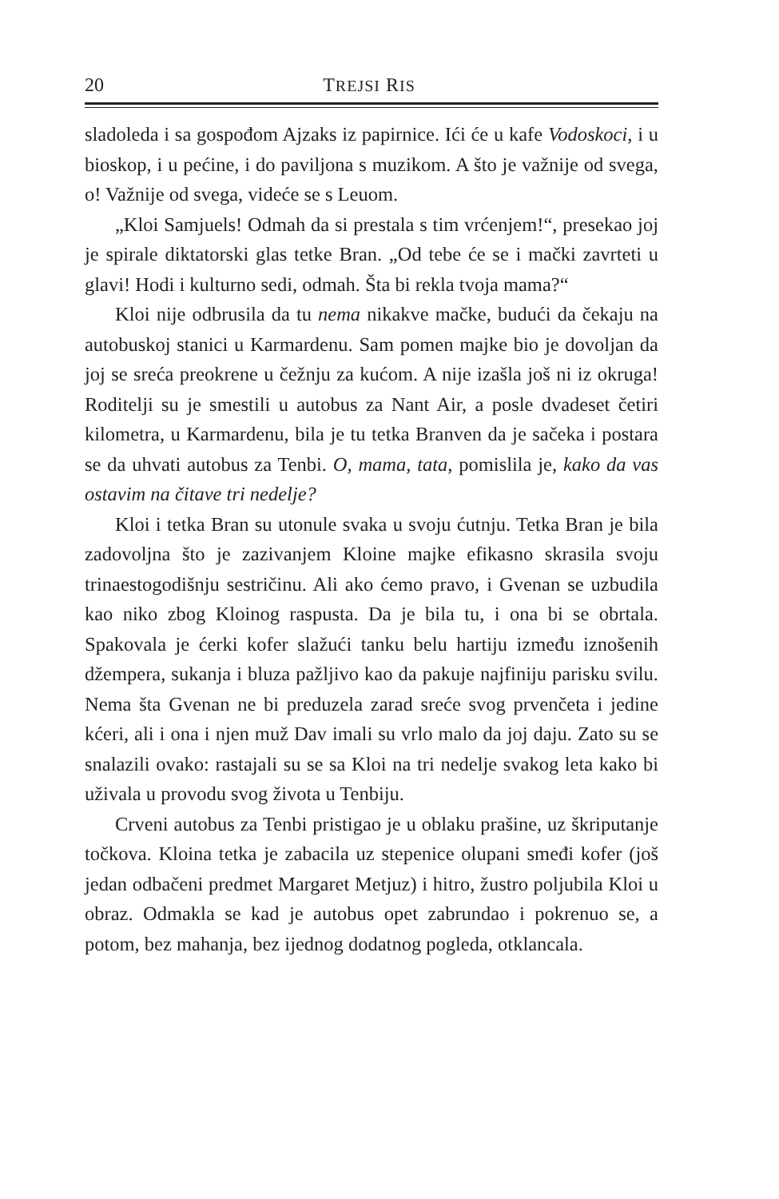20 TREJSI RIS
sladoleda i sa gospođom Ajzaks iz papirnice. Ići će u kafe Vodo­skoci, i u bioskop, i u pećine, i do paviljona s muzikom. A što je važnije od svega, o! Važnije od svega, videće se s Leuom.
„Kloi Samjuels! Odmah da si prestala s tim vrćenjem!“, pre­sekao joj je spirale diktatorski glas tetke Bran. „Od tebe će se i mački zavrteti u glavi! Hodi i kulturno sedi, odmah. Šta bi rekla tvoja mama?“
Kloi nije odbrusila da tu nema nikakve mačke, budući da čekaju na autobuskoj stanici u Karmardenu. Sam pomen majke bio je dovoljan da joj se sreća preokrene u čežnju za kućom. A nije izašla još ni iz okruga! Roditelji su je smestili u autobus za Nant Air, a posle dvadeset četiri kilometra, u Karmardenu, bila je tu tetka Branven da je sačeka i postara se da uhvati autobus za Tenbi. O, mama, tata, pomislila je, kako da vas ostavim na čitave tri nedelje?
Kloi i tetka Bran su utonule svaka u svoju ćutnju. Tetka Bran je bila zadovoljna što je zazivanjem Kloine majke efika­sno skrasila svoju trinaestogodišnju sestričinu. Ali ako ćemo pravo, i Gvenan se uzbudila kao niko zbog Kloinog raspusta. Da je bila tu, i ona bi se obrtala. Spakovala je ćerki kofer slažući tanku belu hartiju između iznošenih džempera, sukanja i bluza pažljivo kao da pakuje najfiniju parisku svilu. Nema šta Gvenan ne bi preduzela zarad sreće svog prvenčeta i jedine kćeri, ali i ona i njen muž Dav imali su vrlo malo da joj daju. Zato su se snalazili ovako: rastajali su se sa Kloi na tri nedelje svakog leta kako bi uživala u provodu svog života u Tenbiju.
Crveni autobus za Tenbi pristigao je u oblaku prašine, uz škriputanje točkova. Kloina tetka je zabacila uz stepenice olupa­ni smeđi kofer (još jedan odbačeni predmet Margaret Metjuz) i hitro, žustro poljubila Kloi u obraz. Odmakla se kad je auto­bus opet zabrundao i pokrenuo se, a potom, bez mahanja, bez ijednog dodatnog pogleda, otklancala.